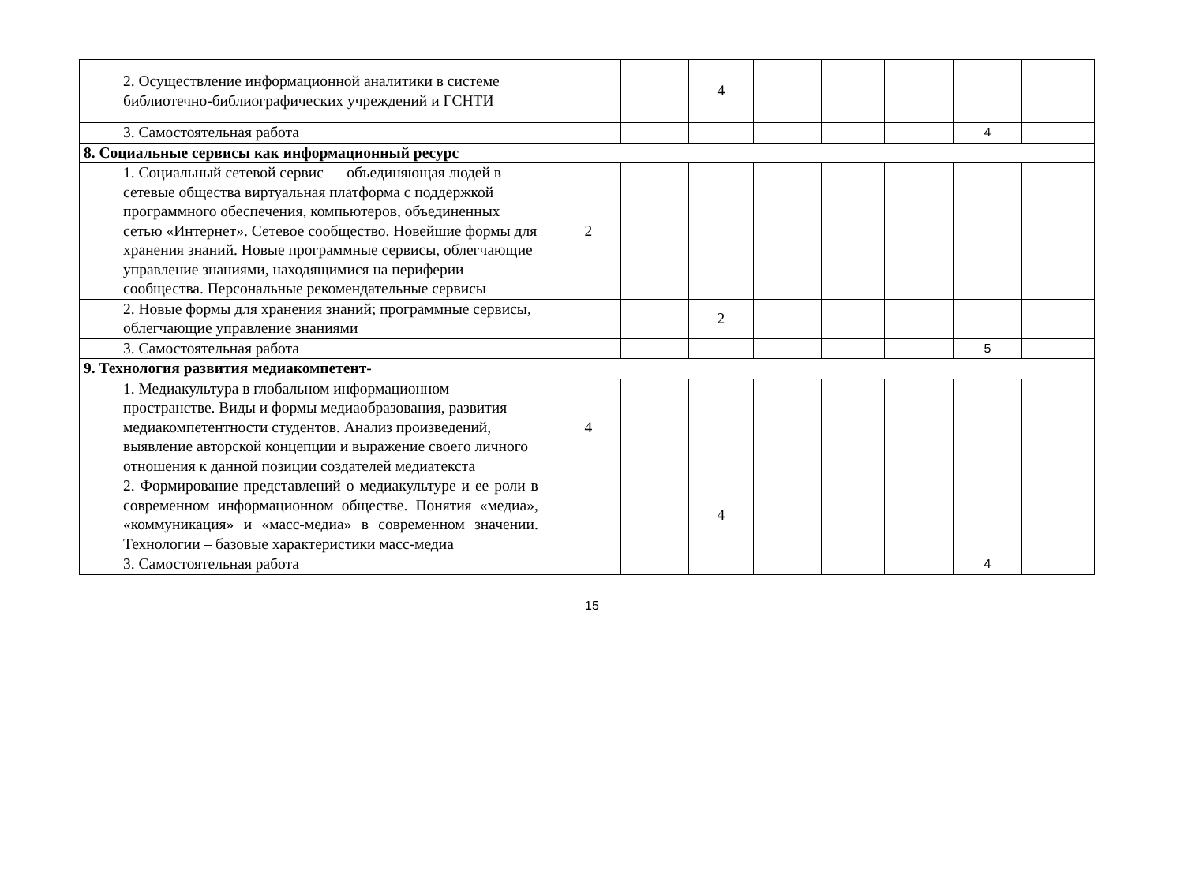| 2. Осуществление информационной аналитики в системе библиотечно-библиографических учреждений и ГСНТИ | | | 4 | | | | | |
| 3. Самостоятельная работа | | | | | | | 4 | |
| 8. Социальные сервисы как информационный ресурс | | | | | | | | |
| 1. Социальный сетевой сервис — объединяющая людей в сетевые общества виртуальная платформа с поддержкой программного обеспечения, компьютеров, объединенных сетью «Интернет». Сетевое сообщество. Новейшие формы для хранения знаний. Новые программные сервисы, облегчающие управление знаниями, находящимися на периферии сообщества. Персональные рекомендательные сервисы | 2 | | | | | | | |
| 2. Новые формы для хранения знаний; программные сервисы, облегчающие управление знаниями | | | 2 | | | | | |
| 3. Самостоятельная работа | | | | | | | 5 | |
| 9. Технология развития медиакомпетент- | | | | | | | | |
| 1. Медиакультура в глобальном информационном пространстве. Виды и формы медиаобразования, развития медиакомпетентности студентов. Анализ произведений, выявление авторской концепции и выражение своего личного отношения к данной позиции создателей медиатекста | 4 | | | | | | | |
| 2. Формирование представлений о медиакультуре и ее роли в современном информационном обществе. Понятия «медиа», «коммуникация» и «масс-медиа» в современном значении. Технологии – базовые характеристики масс-медиа | | | 4 | | | | | |
| 3. Самостоятельная работа | | | | | | | 4 | |
15